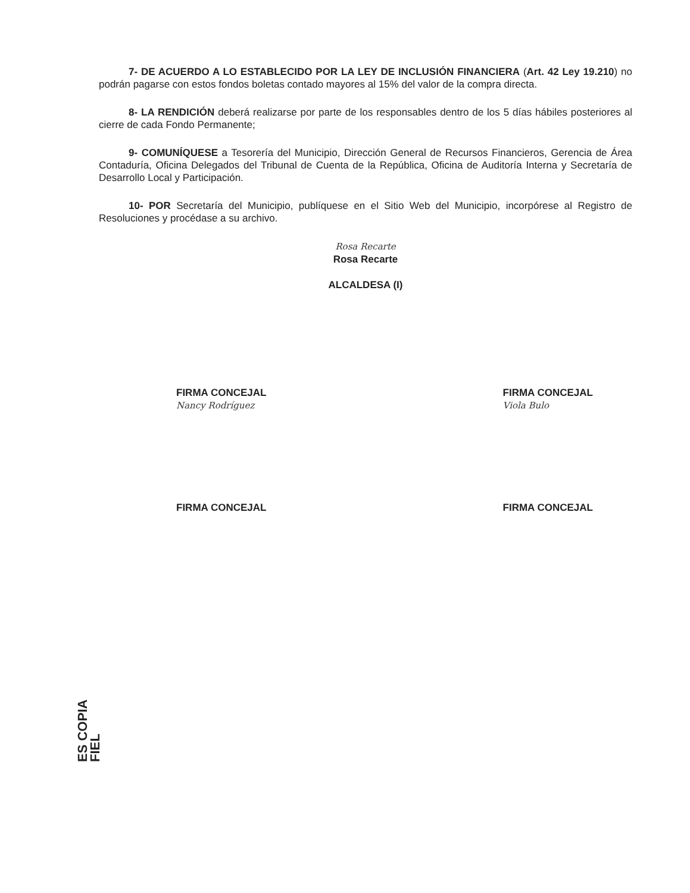7- DE ACUERDO A LO ESTABLECIDO POR LA LEY DE INCLUSIÓN FINANCIERA (Art. 42 Ley 19.210) no podrán pagarse con estos fondos boletas contado mayores al 15% del valor de la compra directa.
8- LA RENDICIÓN deberá realizarse por parte de los responsables dentro de los 5 días hábiles posteriores al cierre de cada Fondo Permanente;
9- COMUNÍQUESE a Tesorería del Municipio, Dirección General de Recursos Financieros, Gerencia de Área Contaduría, Oficina Delegados del Tribunal de Cuenta de la República, Oficina de Auditoría Interna y Secretaría de Desarrollo Local y Participación.
10- POR Secretaría del Municipio, publíquese en el Sitio Web del Municipio, incorpórese al Registro de Resoluciones y procédase a su archivo.
Rosa Recarte
Rosa Recarte
ALCALDESA (I)
FIRMA CONCEJAL
Nancy Rodríguez
FIRMA CONCEJAL
Viola Bulo
FIRMA CONCEJAL FIRMA CONCEJAL
ES COPIA FIEL